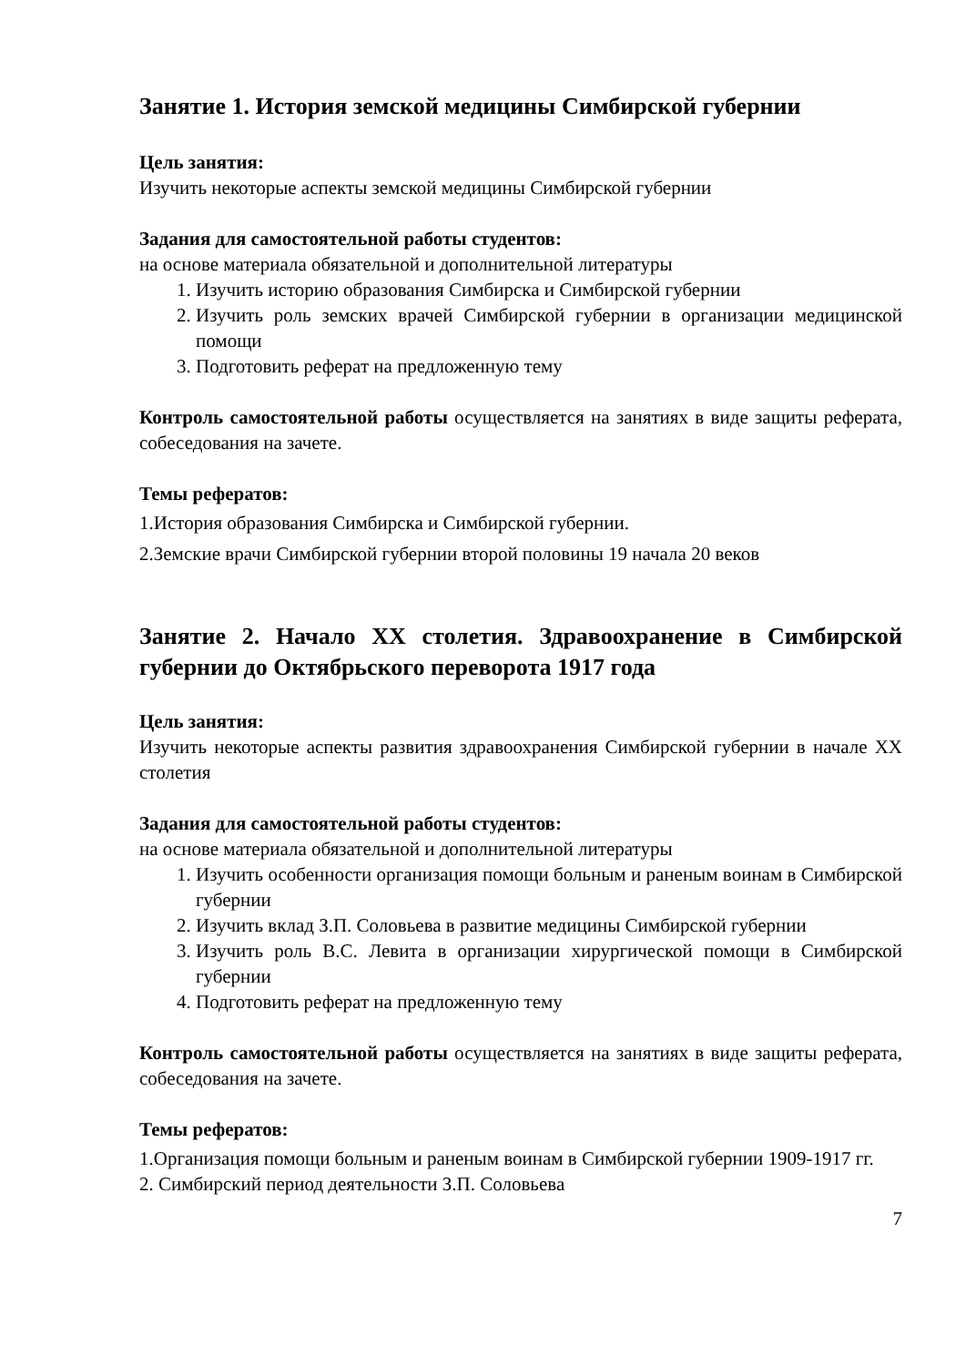Занятие 1. История земской медицины Симбирской губернии
Цель занятия:
Изучить некоторые аспекты земской медицины Симбирской губернии
Задания для самостоятельной работы студентов:
на основе материала обязательной и дополнительной литературы
1. Изучить историю образования Симбирска и Симбирской губернии
2. Изучить роль земских врачей Симбирской губернии в организации медицинской помощи
3. Подготовить реферат на предложенную тему
Контроль самостоятельной работы осуществляется на занятиях в виде защиты реферата, собеседования на зачете.
Темы рефератов:
1.История образования Симбирска и Симбирской губернии.
2.Земские врачи Симбирской губернии второй половины 19 начала 20 веков
Занятие 2. Начало XX столетия. Здравоохранение в Симбирской губернии до Октябрьского переворота 1917 года
Цель занятия:
Изучить некоторые аспекты развития здравоохранения Симбирской губернии в начале XX столетия
Задания для самостоятельной работы студентов:
на основе материала обязательной и дополнительной литературы
1. Изучить особенности организация помощи больным и раненым воинам в Симбирской губернии
2. Изучить вклад З.П. Соловьева в развитие медицины Симбирской губернии
3. Изучить роль В.С. Левита в организации хирургической помощи в Симбирской губернии
4. Подготовить реферат на предложенную тему
Контроль самостоятельной работы осуществляется на занятиях в виде защиты реферата, собеседования на зачете.
Темы рефератов:
1.Организация помощи больным и раненым воинам в Симбирской губернии 1909-1917 гг.
2. Симбирский период деятельности З.П. Соловьева
7